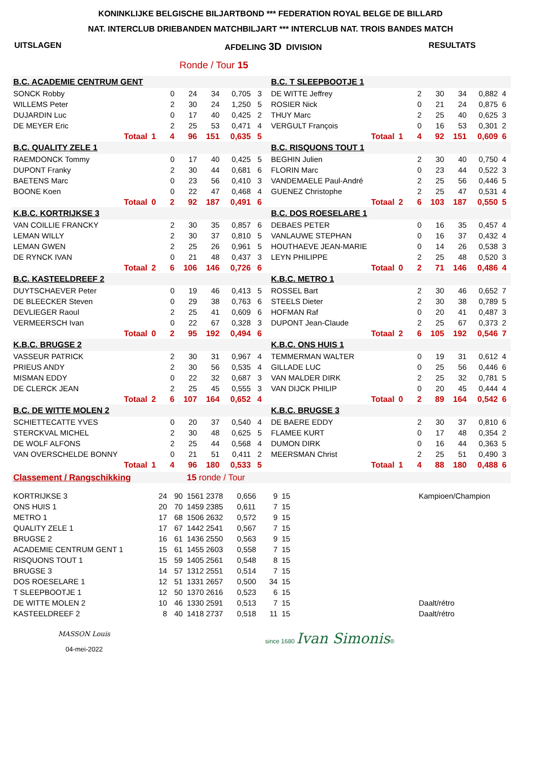KONINKLIJKE BELGISCHE BILJARTBOND *** FEDERATION ROYAL BELGE DE BILLARD
NAT. INTERCLUB DRIEBANDEN MATCHBILJART *** INTERCLUB NAT. TROIS BANDES MATCH
UITSLAGEN AFDELING 3D DIVISION RESULTATS
Ronde / Tour 15
| B.C. ACADEMIE CENTRUM GENT | | | | | | | | | B.C. T SLEEPBOOTJE 1 | | | | | | | |
| SONCK Robby | | | 0 | 24 | 34 | 0,705 | 3 | | DE WITTE Jeffrey | | | 2 | 30 | 34 | 0,882 | 4 |
| WILLEMS Peter | | | 2 | 30 | 24 | 1,250 | 5 | | ROSIER Nick | | | 0 | 21 | 24 | 0,875 | 6 |
| DUJARDIN Luc | | | 0 | 17 | 40 | 0,425 | 2 | | THUY Marc | | | 2 | 25 | 40 | 0,625 | 3 |
| DE MEYER Eric | | | 2 | 25 | 53 | 0,471 | 4 | | VERGULT François | | | 0 | 16 | 53 | 0,301 | 2 |
| Totaal | 1 | | 4 | 96 | 151 | 0,635 | 5 | | Totaal | 1 | | 4 | 92 | 151 | 0,609 | 6 |
| B.C. QUALITY ZELE 1 | | | | | | | | | B.C. RISQUONS TOUT 1 | | | | | | | |
| RAEMDONCK Tommy | | | 0 | 17 | 40 | 0,425 | 5 | | BEGHIN Julien | | | 2 | 30 | 40 | 0,750 | 4 |
| DUPONT Franky | | | 2 | 30 | 44 | 0,681 | 6 | | FLORIN Marc | | | 0 | 23 | 44 | 0,522 | 3 |
| BAETENS Marc | | | 0 | 23 | 56 | 0,410 | 3 | | VANDEMAELE Paul-André | | | 2 | 25 | 56 | 0,446 | 5 |
| BOONE Koen | | | 0 | 22 | 47 | 0,468 | 4 | | GUENEZ Christophe | | | 2 | 25 | 47 | 0,531 | 4 |
| Totaal | 0 | | 2 | 92 | 187 | 0,491 | 6 | | Totaal | 2 | | 6 | 103 | 187 | 0,550 | 5 |
| K.B.C. KORTRIJKSE 3 | | | | | | | | | B.C. DOS ROESELARE 1 | | | | | | | |
| VAN COILLIE FRANCKY | | | 2 | 30 | 35 | 0,857 | 6 | | DEBAES PETER | | | 0 | 16 | 35 | 0,457 | 4 |
| LEMAN WILLY | | | 2 | 30 | 37 | 0,810 | 5 | | VANLAUWE STEPHAN | | | 0 | 16 | 37 | 0,432 | 4 |
| LEMAN GWEN | | | 2 | 25 | 26 | 0,961 | 5 | | HOUTHAEVE JEAN-MARIE | | | 0 | 14 | 26 | 0,538 | 3 |
| DE RYNCK IVAN | | | 0 | 21 | 48 | 0,437 | 3 | | LEYN PHILIPPE | | | 2 | 25 | 48 | 0,520 | 3 |
| Totaal | 2 | | 6 | 106 | 146 | 0,726 | 6 | | Totaal | 0 | | 2 | 71 | 146 | 0,486 | 4 |
| B.C. KASTEELDREEF 2 | | | | | | | | | K.B.C. METRO 1 | | | | | | | |
| DUYTSCHAEVER Peter | | | 0 | 19 | 46 | 0,413 | 5 | | ROSSEL Bart | | | 2 | 30 | 46 | 0,652 | 7 |
| DE BLEECKER Steven | | | 0 | 29 | 38 | 0,763 | 6 | | STEELS Dieter | | | 2 | 30 | 38 | 0,789 | 5 |
| DEVLIEGER Raoul | | | 2 | 25 | 41 | 0,609 | 6 | | HOFMAN Raf | | | 0 | 20 | 41 | 0,487 | 3 |
| VERMEERSCH Ivan | | | 0 | 22 | 67 | 0,328 | 3 | | DUPONT Jean-Claude | | | 2 | 25 | 67 | 0,373 | 2 |
| Totaal | 0 | | 2 | 95 | 192 | 0,494 | 6 | | Totaal | 2 | | 6 | 105 | 192 | 0,546 | 7 |
| K.B.C. BRUGSE 2 | | | | | | | | | K.B.C. ONS HUIS 1 | | | | | | | |
| VASSEUR PATRICK | | | 2 | 30 | 31 | 0,967 | 4 | | TEMMERMAN WALTER | | | 0 | 19 | 31 | 0,612 | 4 |
| PRIEUS ANDY | | | 2 | 30 | 56 | 0,535 | 4 | | GILLADE LUC | | | 0 | 25 | 56 | 0,446 | 6 |
| MISMAN EDDY | | | 0 | 22 | 32 | 0,687 | 3 | | VAN MALDER DIRK | | | 2 | 25 | 32 | 0,781 | 5 |
| DE CLERCK JEAN | | | 2 | 25 | 45 | 0,555 | 3 | | VAN DIJCK PHILIP | | | 0 | 20 | 45 | 0,444 | 4 |
| Totaal | 2 | | 6 | 107 | 164 | 0,652 | 4 | | Totaal | 0 | | 2 | 89 | 164 | 0,542 | 6 |
| B.C. DE WITTE MOLEN 2 | | | | | | | | | K.B.C. BRUGSE 3 | | | | | | | |
| SCHIETTECATTE YVES | | | 0 | 20 | 37 | 0,540 | 4 | | DE BAERE EDDY | | | 2 | 30 | 37 | 0,810 | 6 |
| STERCKVAL MICHEL | | | 2 | 30 | 48 | 0,625 | 5 | | FLAMEE KURT | | | 0 | 17 | 48 | 0,354 | 2 |
| DE WOLF ALFONS | | | 2 | 25 | 44 | 0,568 | 4 | | DUMON DIRK | | | 0 | 16 | 44 | 0,363 | 5 |
| VAN OVERSCHELDE BONNY | | | 0 | 21 | 51 | 0,411 | 2 | | MEERSMAN Christ | | | 2 | 25 | 51 | 0,490 | 3 |
| Totaal | 1 | | 4 | 96 | 180 | 0,533 | 5 | | Totaal | 1 | | 4 | 88 | 180 | 0,488 | 6 |
| Classement / Rangschikking | | | 15 ronde / Tour | | | | | |
| KORTRIJKSE 3 | 24 | 90 | 1561 2378 | 0,656 | 9 | 15 | | Kampioen/Champion |
| ONS HUIS 1 | 20 | 70 | 1459 2385 | 0,611 | 7 | 15 | | |
| METRO 1 | 17 | 68 | 1506 2632 | 0,572 | 9 | 15 | | |
| QUALITY ZELE 1 | 17 | 67 | 1442 2541 | 0,567 | 7 | 15 | | |
| BRUGSE 2 | 16 | 61 | 1436 2550 | 0,563 | 9 | 15 | | |
| ACADEMIE CENTRUM GENT 1 | 15 | 61 | 1455 2603 | 0,558 | 7 | 15 | | |
| RISQUONS TOUT 1 | 15 | 59 | 1405 2561 | 0,548 | 8 | 15 | | |
| BRUGSE 3 | 14 | 57 | 1312 2551 | 0,514 | 7 | 15 | | |
| DOS ROESELARE 1 | 12 | 51 | 1331 2657 | 0,500 | 34 | 15 | | |
| T SLEEPBOOTJE 1 | 12 | 50 | 1370 2616 | 0,523 | 6 | 15 | | |
| DE WITTE MOLEN 2 | 10 | 46 | 1330 2591 | 0,513 | 7 | 15 | | Daalt/rétro |
| KASTEELDREEF 2 | 8 | 40 | 1418 2737 | 0,518 | 11 | 15 | | Daalt/rétro |
MASSON Louis
04-mei-2022
since 1680 Ivan Simonis®